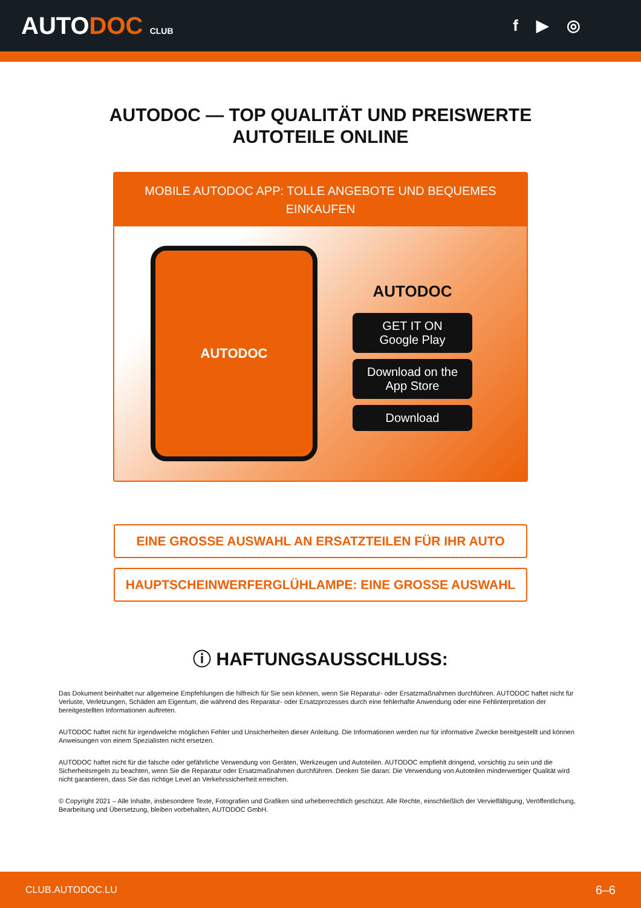AUTODOC CLUB
f ▶ ◎
AUTODOC — TOP QUALITÄT UND PREISWERTE
AUTOTEILE ONLINE
MOBILE AUTODOC APP: TOLLE ANGEBOTE UND BEQUEMES EINKAUFEN
AUTODOC
AUTODOC
GET IT ON
Google Play
Download on the
App Store
Download
EINE GROSSE AUSWAHL AN ERSATZTEILEN FÜR IHR AUTO
HAUPTSCHEINWERFERGLÜHLAMPE: EINE GROSSE AUSWAHL
ⓘ HAFTUNGSAUSSCHLUSS:
Das Dokument beinhaltet nur allgemeine Empfehlungen die hilfreich für Sie sein können, wenn Sie Reparatur- oder Ersatzmaßnahmen durchführen. AUTODOC haftet nicht für Verluste, Verletzungen, Schäden am Eigentum, die während des Reparatur- oder Ersatzprozesses durch eine fehlerhafte Anwendung oder eine Fehlinterpretation der bereitgestellten Informationen auftreten.
AUTODOC haftet nicht für irgendwelche möglichen Fehler und Unsicherheiten dieser Anleitung. Die Informationen werden nur für informative Zwecke bereitgestellt und können Anweisungen von einem Spezialisten nicht ersetzen.
AUTODOC haftet nicht für die falsche oder gefährliche Verwendung von Geräten, Werkzeugen und Autoteilen. AUTODOC empfiehlt dringend, vorsichtig zu sein und die Sicherheitsregeln zu beachten, wenn Sie die Reparatur oder Ersatzmaßnahmen durchführen. Denken Sie daran: Die Verwendung von Autoteilen minderwertiger Qualität wird nicht garantieren, dass Sie das richtige Level an Verkehrssicherheit erreichen.
© Copyright 2021 – Alle Inhalte, insbesondere Texte, Fotografien und Grafiken sind urheberrechtlich geschützt. Alle Rechte, einschließlich der Vervielfältigung, Veröffentlichung, Bearbeitung und Übersetzung, bleiben vorbehalten, AUTODOC GmbH.
CLUB.AUTODOC.LU 6–6